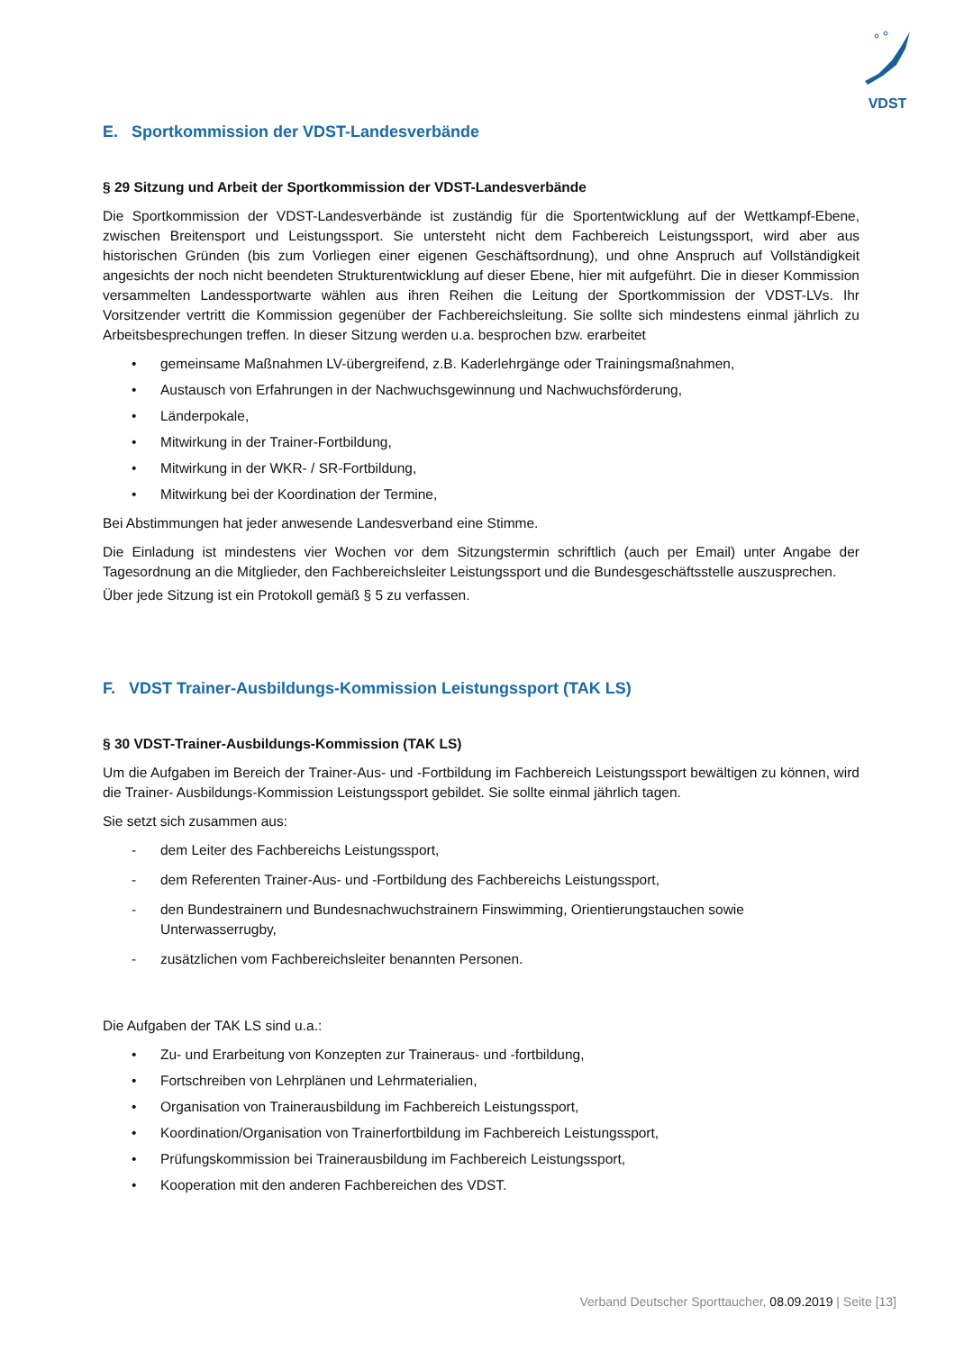VDST
E. Sportkommission der VDST-Landesverbände
§ 29 Sitzung und Arbeit der Sportkommission der VDST-Landesverbände
Die Sportkommission der VDST-Landesverbände ist zuständig für die Sportentwicklung auf der Wettkampf-Ebene, zwischen Breitensport und Leistungssport. Sie untersteht nicht dem Fachbereich Leistungssport, wird aber aus historischen Gründen (bis zum Vorliegen einer eigenen Geschäftsordnung), und ohne Anspruch auf Vollständigkeit angesichts der noch nicht beendeten Strukturentwicklung auf dieser Ebene, hier mit aufgeführt. Die in dieser Kommission versammelten Landessportwarte wählen aus ihren Reihen die Leitung der Sportkommission der VDST-LVs. Ihr Vorsitzender vertritt die Kommission gegenüber der Fachbereichsleitung. Sie sollte sich mindestens einmal jährlich zu Arbeitsbesprechungen treffen. In dieser Sitzung werden u.a. besprochen bzw. erarbeitet
• gemeinsame Maßnahmen LV-übergreifend, z.B. Kaderlehrgänge oder Trainingsmaßnahmen,
• Austausch von Erfahrungen in der Nachwuchsgewinnung und Nachwuchsförderung,
• Länderpokale,
• Mitwirkung in der Trainer-Fortbildung,
• Mitwirkung in der WKR- / SR-Fortbildung,
• Mitwirkung bei der Koordination der Termine,
Bei Abstimmungen hat jeder anwesende Landesverband eine Stimme.
Die Einladung ist mindestens vier Wochen vor dem Sitzungstermin schriftlich (auch per Email) unter Angabe der Tagesordnung an die Mitglieder, den Fachbereichsleiter Leistungssport und die Bundesgeschäftsstelle auszusprechen.
Über jede Sitzung ist ein Protokoll gemäß § 5 zu verfassen.
F. VDST Trainer-Ausbildungs-Kommission Leistungssport (TAK LS)
§ 30 VDST-Trainer-Ausbildungs-Kommission (TAK LS)
Um die Aufgaben im Bereich der Trainer-Aus- und -Fortbildung im Fachbereich Leistungssport bewältigen zu können, wird die Trainer- Ausbildungs-Kommission Leistungssport gebildet. Sie sollte einmal jährlich tagen.
Sie setzt sich zusammen aus:
- dem Leiter des Fachbereichs Leistungssport,
- dem Referenten Trainer-Aus- und -Fortbildung des Fachbereichs Leistungssport,
- den Bundestrainern und Bundesnachwuchstrainern Finswimming, Orientierungstauchen sowie Unterwasserrugby,
- zusätzlichen vom Fachbereichsleiter benannten Personen.
Die Aufgaben der TAK LS sind u.a.:
• Zu- und Erarbeitung von Konzepten zur Traineraus- und -fortbildung,
• Fortschreiben von Lehrplänen und Lehrmaterialien,
• Organisation von Trainerausbildung im Fachbereich Leistungssport,
• Koordination/Organisation von Trainerfortbildung im Fachbereich Leistungssport,
• Prüfungskommission bei Trainerausbildung im Fachbereich Leistungssport,
• Kooperation mit den anderen Fachbereichen des VDST.
Verband Deutscher Sporttaucher, 08.09.2019 | Seite [13]